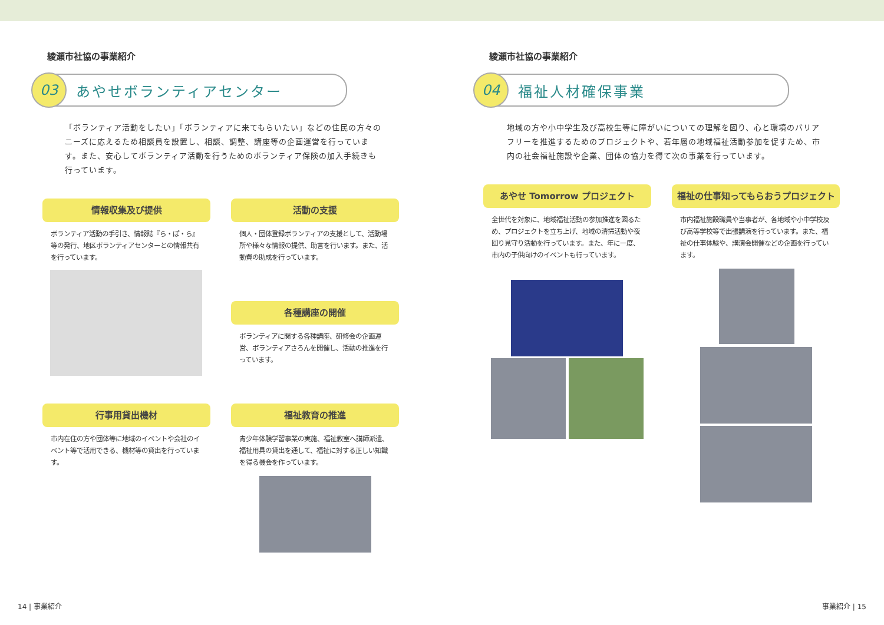綾瀬市社協の事業紹介
03
あやせボランティアセンター
「ボランティア活動をしたい」「ボランティアに来てもらいたい」などの住民の方々のニーズに応えるため相談員を設置し、相談、調整、講座等の企画運営を行っています。また、安心してボランティア活動を行うためのボランティア保険の加入手続きも行っています。
情報収集及び提供
ボランティア活動の手引き、情報誌『ら・ぽ・ら』等の発行、地区ボランティアセンターとの情報共有を行っています。
活動の支援
個人・団体登録ボランティアの支援として、活動場所や様々な情報の提供、助言を行います。また、活動費の助成を行っています。
各種講座の開催
ボランティアに関する各種講座、研修会の企画運営、ボランティアさろんを開催し、活動の推進を行っています。
行事用貸出機材
市内在住の方や団体等に地域のイベントや会社のイベント等で活用できる、機材等の貸出を行っています。
福祉教育の推進
青少年体験学習事業の実施、福祉教室へ講師派遣、福祉用具の貸出を通して、福祉に対する正しい知識を得る機会を作っています。
14 | 事業紹介
綾瀬市社協の事業紹介
04
福祉人材確保事業
地域の方や小中学生及び高校生等に障がいについての理解を図り、心と環境のバリアフリーを推進するためのプロジェクトや、若年層の地域福祉活動参加を促すため、市内の社会福祉施設や企業、団体の協力を得て次の事業を行っています。
あやせ Tomorrow プロジェクト
全世代を対象に、地域福祉活動の参加推進を図るため、プロジェクトを立ち上げ、地域の清掃活動や夜回り見守り活動を行っています。また、年に一度、市内の子供向けのイベントも行っています。
福祉の仕事知ってもらおうプロジェクト
市内福祉施設職員や当事者が、各地域や小中学校及び高等学校等で出張講演を行っています。また、福祉の仕事体験や、講演会開催などの企画を行っています。
事業紹介 | 15